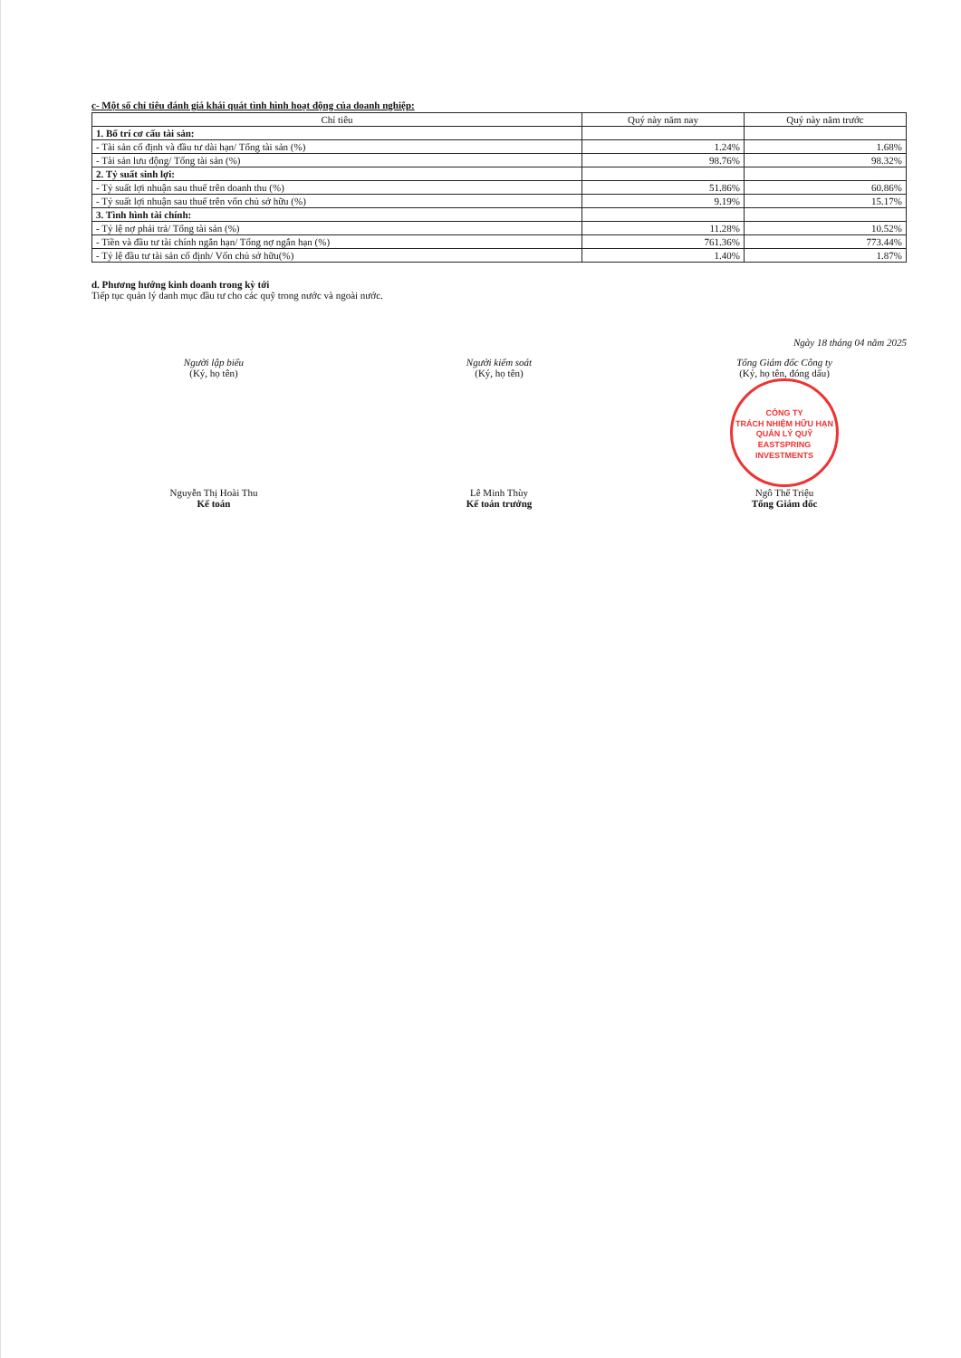c- Một số chỉ tiêu đánh giá khái quát tình hình hoạt động của doanh nghiệp:
| Chỉ tiêu | Quý này năm nay | Quý này năm trước |
| --- | --- | --- |
| 1. Bố trí cơ cấu tài sản: | | |
| - Tài sản cố định và đầu tư dài hạn/ Tổng tài sản (%) | 1.24% | 1.68% |
| - Tài sản lưu động/ Tổng tài sản (%) | 98.76% | 98.32% |
| 2. Tỷ suất sinh lợi: | | |
| - Tỷ suất lợi nhuận sau thuế trên doanh thu (%) | 51.86% | 60.86% |
| - Tỷ suất lợi nhuận sau thuế trên vốn chủ sở hữu (%) | 9.19% | 15.17% |
| 3. Tình hình tài chính: | | |
| - Tỷ lệ nợ phải trả/ Tổng tài sản (%) | 11.28% | 10.52% |
| - Tiền và đầu tư tài chính ngắn hạn/ Tổng nợ ngắn hạn (%) | 761.36% | 773.44% |
| - Tỷ lệ đầu tư tài sản cố định/ Vốn chủ sở hữu(%) | 1.40% | 1.87% |
d. Phương hướng kinh doanh trong kỳ tới
Tiếp tục quản lý danh mục đầu tư cho các quỹ trong nước và ngoài nước.
Ngày 18 tháng 04 năm 2025
Người lập biểu
(Ký, họ tên)
Nguyễn Thị Hoài Thu
Kế toán
Người kiểm soát
(Ký, họ tên)
Lê Minh Thùy
Kế toán trưởng
Tổng Giám đốc Công ty
(Ký, họ tên, đóng dấu)
CÔNG TY
TRÁCH NHIỆM HỮU HẠN
QUẢN LÝ QUỸ
EASTSPRING
INVESTMENTS
Ngô Thế Triệu
Tổng Giám đốc